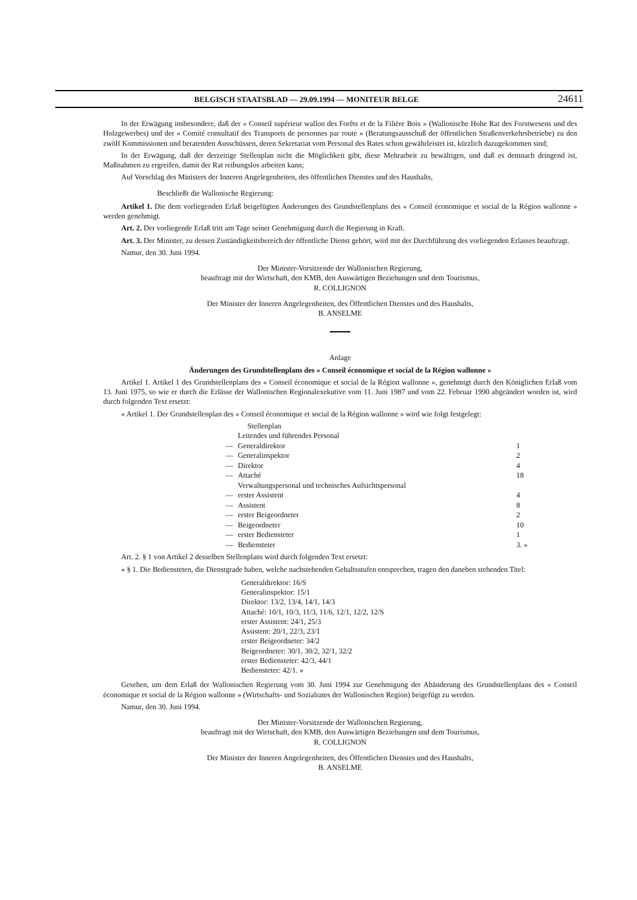BELGISCH STAATSBLAD — 29.09.1994 — MONITEUR BELGE 24611
In der Erwägung insbesondere, daß der « Conseil supérieur wallon des Forêts et de la Filière Bois » (Wallonische Hohe Rat des Forstwesens und des Holzgewerbes) und der « Comité consultatif des Transports de personnes par route » (Beratungsausschuß der öffentlichen Straßenverkehrsbetriebe) zu den zwölf Kommissionen und beratenden Ausschüssen, deren Sekretariat vom Personal des Rates schon gewährleistet ist, kürzlich dazugekommen sind;
In der Erwägung, daß der derzeitige Stellenplan nicht die Möglichkeit gibt, diese Mehrarbeit zu bewältigen, und daß es demnach dringend ist, Maßnahmen zu ergreifen, damit der Rat reibungslos arbeiten kann;
Auf Vorschlag des Ministers der Inneren Angelegenheiten, des öffentlichen Dienstes und des Haushalts,
Beschließt die Wallonische Regierung:
Artikel 1. Die dem vorliegenden Erlaß beigefügten Änderungen des Grundstellenplans des « Conseil économique et social de la Région wallonne » werden genehmigt.
Art. 2. Der vorliegende Erlaß tritt am Tage seiner Genehmigung durch die Regierung in Kraft.
Art. 3. Der Minister, zu dessen Zuständigkeitsbereich der öffentliche Dienst gehört, wird mit der Durchführung des vorliegenden Erlasses beauftragt.
Namur, den 30. Juni 1994.
Der Minister-Vorsitzende der Wallonischen Regierung,
beauftragt mit der Wirtschaft, den KMB, den Auswärtigen Beziehungen und dem Tourismus,
R. COLLIGNON
Der Minister der Inneren Angelegenheiten, des Öffentlichen Dienstes und des Haushalts,
B. ANSELME
Anlage
Änderungen des Grundstellenplans des « Conseil économique et social de la Région wallonne »
Artikel 1. Artikel 1 des Grundstellenplans des « Conseil économique et social de la Région wallonne », genehmigt durch den Königlichen Erlaß vom 13. Juni 1975, so wie er durch die Erlässe der Wallonischen Regionalexekutive vom 11. Juni 1987 und vom 22. Februar 1990 abgeändert worden ist, wird durch folgenden Text ersetzt:
« Artikel 1. Der Grundstellenplan des « Conseil économique et social de la Région wallonne » wird wie folgt festgelegt:
| | Stellenplan | |
| | Leitendes und führendes Personal | |
| — | Generaldirektor | 1 |
| — | Generalinspektor | 2 |
| — | Direktor | 4 |
| — | Attaché | 18 |
| | Verwaltungspersonal und technisches Aufsichtspersonal | |
| — | erster Assistent | 4 |
| — | Assistent | 8 |
| — | erster Beigeordneter | 2 |
| — | Beigeordneter | 10 |
| — | erster Bediensteter | 1 |
| — | Bediensteter | 3. » |
Art. 2. § 1 von Artikel 2 desselben Stellenplans wird durch folgenden Text ersetzt:
« § 1. Die Bediensteten, die Dienstgrade haben, welche nachstehenden Gehaltsstufen entsprechen, tragen den daneben stehenden Titel:
Generaldirektor: 16/S
Generalinspektor: 15/1
Direktor: 13/2, 13/4, 14/1, 14/3
Attaché: 10/1, 10/3, 11/3, 11/6, 12/1, 12/2, 12/S
erster Assistent: 24/1, 25/3
Assistent: 20/1, 22/3, 23/1
erster Beigeordneter: 34/2
Beigeordneter: 30/1, 30/2, 32/1, 32/2
erster Bediensteter: 42/3, 44/1
Bediensteter: 42/1. »
Gesehen, um dem Erlaß der Wallonischen Regierung vom 30. Juni 1994 zur Genehmigung der Abänderung des Grundstellenplans des « Conseil économique et social de la Région wallonne » (Wirtschafts- und Sozialrates der Wallonischen Region) beigefügt zu werden.
Namur, den 30. Juni 1994.
Der Minister-Vorsitzende der Wallonischen Regierung,
beauftragt mit der Wirtschaft, den KMB, den Auswärtigen Beziehungen und dem Tourismus,
R. COLLIGNON
Der Minister der Inneren Angelegenheiten, des Öffentlichen Dienstes und des Haushalts,
B. ANSELME